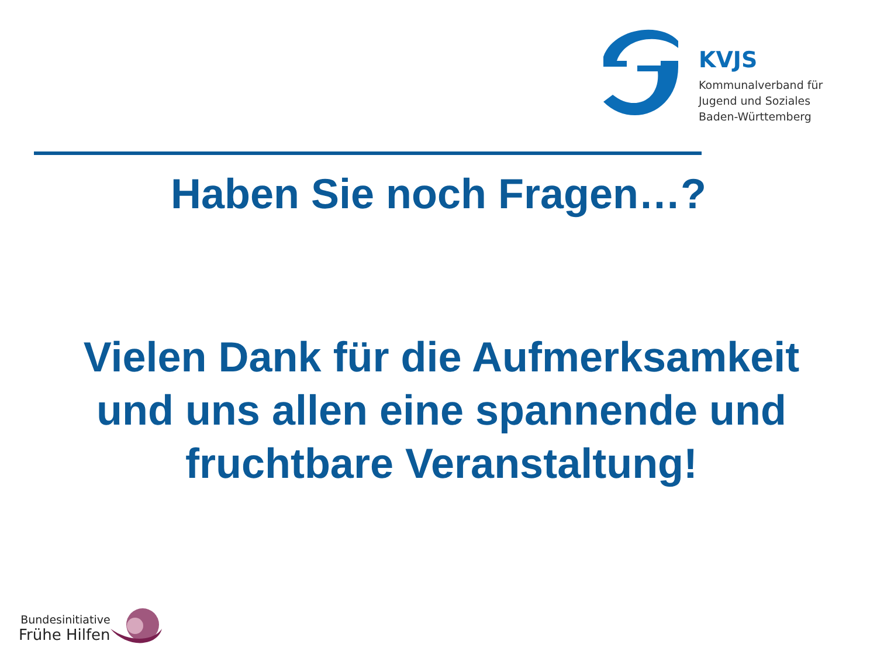KVJS
Kommunalverband für
Jugend und Soziales
Baden-Württemberg
Haben Sie noch Fragen…?
Vielen Dank für die Aufmerksamkeit
und uns allen eine spannende und
fruchtbare Veranstaltung!
Bundesinitiative
Frühe Hilfen